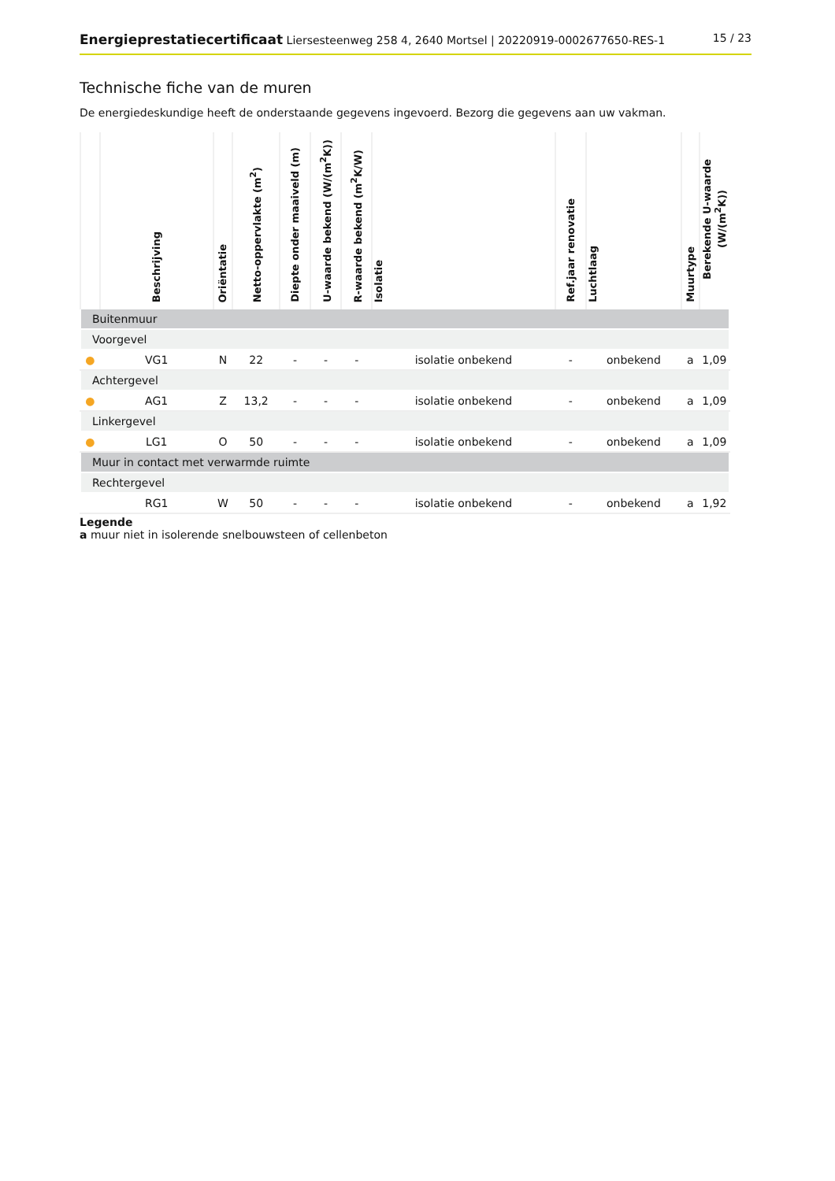Energieprestatiecertificaat Liersesteenweg 258 4, 2640 Mortsel | 20220919-0002677650-RES-1
15 / 23
Technische fiche van de muren
De energiedeskundige heeft de onderstaande gegevens ingevoerd. Bezorg die gegevens aan uw vakman.
| | Beschrijving | Oriëntatie | Netto-oppervlakte (m<sup>2</sup>) | Diepte onder maaiveld (m) | U-waarde bekend (W/(m<sup>2</sup>K)) | R-waarde bekend (m<sup>2</sup>K/W) | Isolatie | Ref.jaar renovatie | Luchtlaag | Muurtype | Berekende U-waarde (W/(m<sup>2</sup>K)) |
| --- | --- | --- | --- | --- | --- | --- | --- | --- | --- | --- | --- |
| Buitenmuur | | | | | | | | | | | |
| Voorgevel | | | | | | | | | | | |
| ● | VG1 | N | 22 | - | - | - | isolatie onbekend | - | onbekend | a | 1,09 |
| Achtergevel | | | | | | | | | | | |
| ● | AG1 | Z | 13,2 | - | - | - | isolatie onbekend | - | onbekend | a | 1,09 |
| Linkergevel | | | | | | | | | | | |
| ● | LG1 | O | 50 | - | - | - | isolatie onbekend | - | onbekend | a | 1,09 |
| Muur in contact met verwarmde ruimte | | | | | | | | | | | |
| Rechtergevel | | | | | | | | | | | |
| | RG1 | W | 50 | - | - | - | isolatie onbekend | - | onbekend | a | 1,92 |
Legende
a muur niet in isolerende snelbouwsteen of cellenbeton